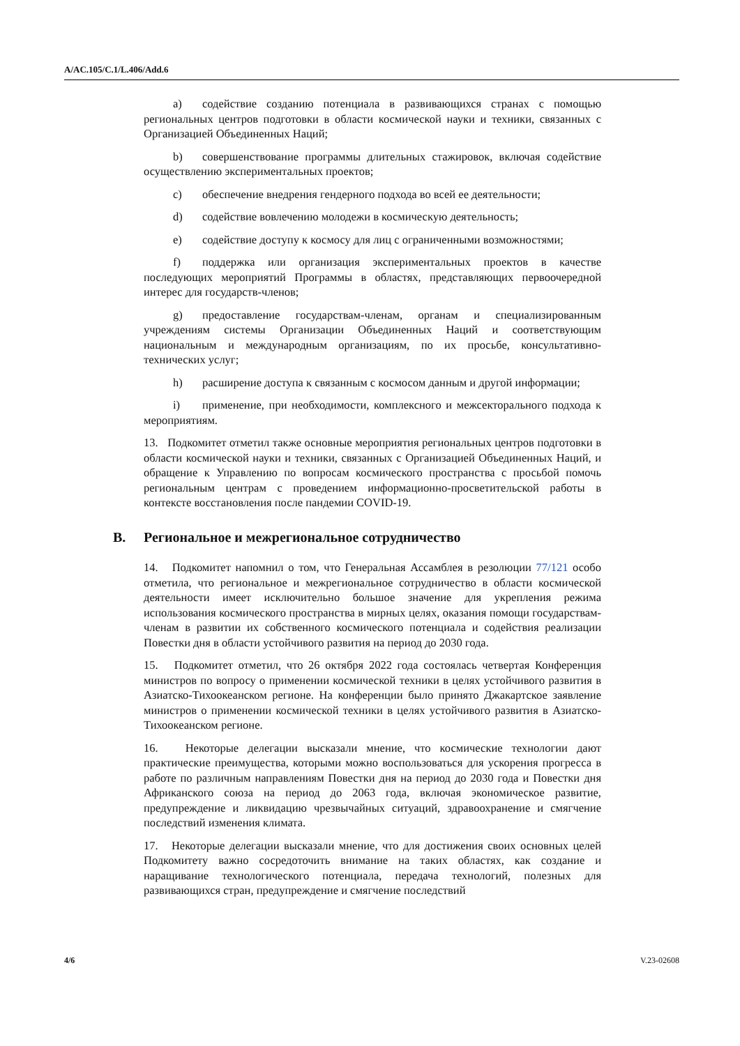A/AC.105/C.1/L.406/Add.6
a) содействие созданию потенциала в развивающихся странах с помощью региональных центров подготовки в области космической науки и техники, связанных с Организацией Объединенных Наций;
b) совершенствование программы длительных стажировок, включая содействие осуществлению экспериментальных проектов;
c) обеспечение внедрения гендерного подхода во всей ее деятельности;
d) содействие вовлечению молодежи в космическую деятельность;
e) содействие доступу к космосу для лиц с ограниченными возможностями;
f) поддержка или организация экспериментальных проектов в качестве последующих мероприятий Программы в областях, представляющих первоочередной интерес для государств-членов;
g) предоставление государствам-членам, органам и специализированным учреждениям системы Организации Объединенных Наций и соответствующим национальным и международным организациям, по их просьбе, консультативно-технических услуг;
h) расширение доступа к связанным с космосом данным и другой информации;
i) применение, при необходимости, комплексного и межсекторального подхода к мероприятиям.
13. Подкомитет отметил также основные мероприятия региональных центров подготовки в области космической науки и техники, связанных с Организацией Объединенных Наций, и обращение к Управлению по вопросам космического пространства с просьбой помочь региональным центрам с проведением информационно-просветительской работы в контексте восстановления после пандемии COVID-19.
B. Региональное и межрегиональное сотрудничество
14. Подкомитет напомнил о том, что Генеральная Ассамблея в резолюции 77/121 особо отметила, что региональное и межрегиональное сотрудничество в области космической деятельности имеет исключительно большое значение для укрепления режима использования космического пространства в мирных целях, оказания помощи государствам-членам в развитии их собственного космического потенциала и содействия реализации Повестки дня в области устойчивого развития на период до 2030 года.
15. Подкомитет отметил, что 26 октября 2022 года состоялась четвертая Конференция министров по вопросу о применении космической техники в целях устойчивого развития в Азиатско-Тихоокеанском регионе. На конференции было принято Джакартское заявление министров о применении космической техники в целях устойчивого развития в Азиатско-Тихоокеанском регионе.
16. Некоторые делегации высказали мнение, что космические технологии дают практические преимущества, которыми можно воспользоваться для ускорения прогресса в работе по различным направлениям Повестки дня на период до 2030 года и Повестки дня Африканского союза на период до 2063 года, включая экономическое развитие, предупреждение и ликвидацию чрезвычайных ситуаций, здравоохранение и смягчение последствий изменения климата.
17. Некоторые делегации высказали мнение, что для достижения своих основных целей Подкомитету важно сосредоточить внимание на таких областях, как создание и наращивание технологического потенциала, передача технологий, полезных для развивающихся стран, предупреждение и смягчение последствий
4/6 V.23-02608